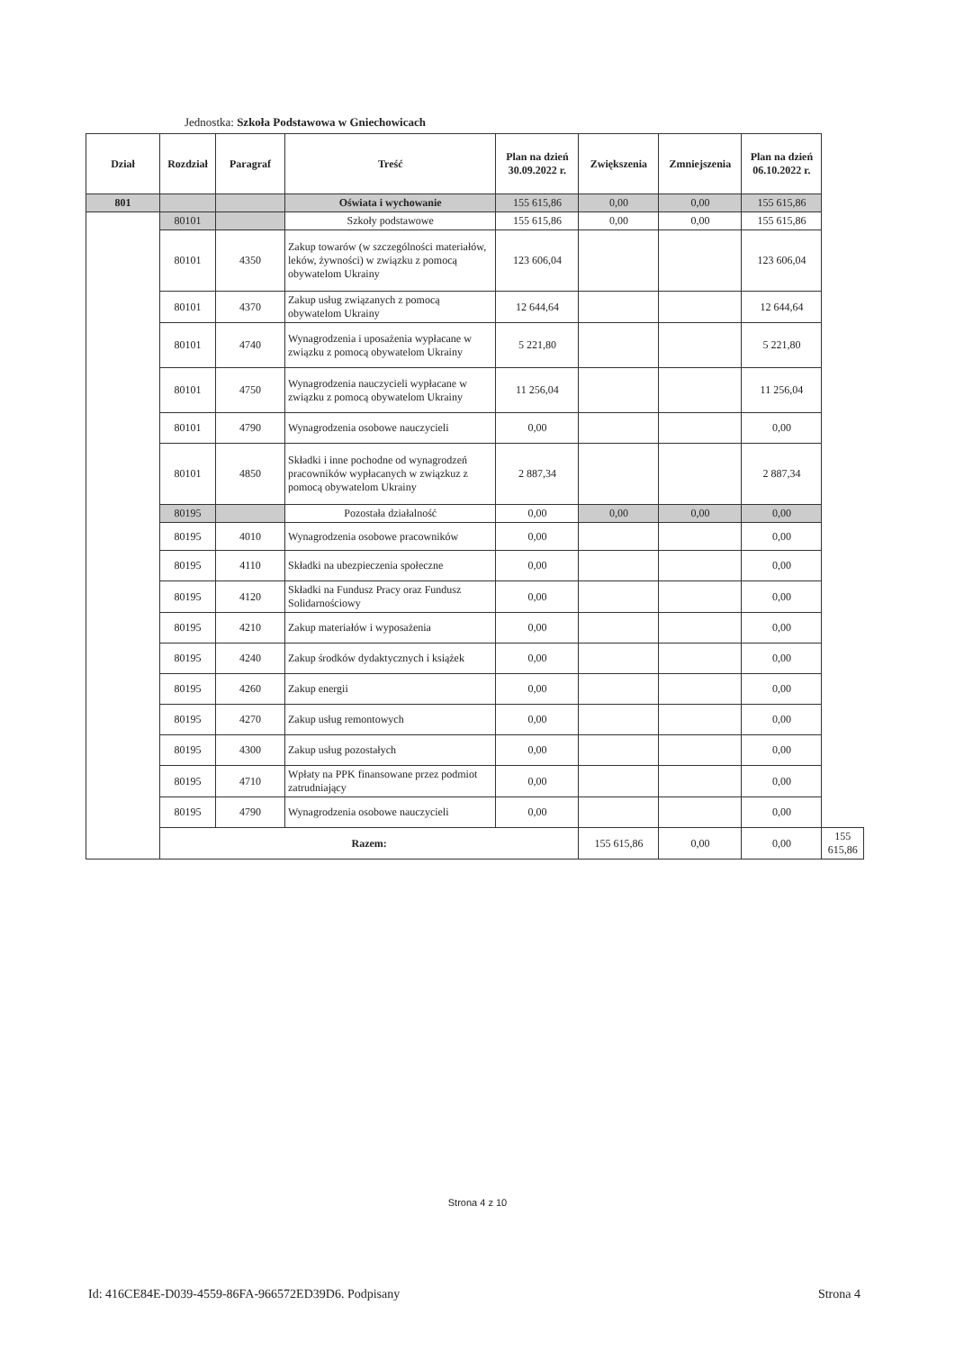Jednostka: Szkoła Podstawowa w Gniechowicach
| Dział | Rozdział | Paragraf | Treść | Plan na dzień 30.09.2022 r. | Zwiększenia | Zmniejszenia | Plan na dzień 06.10.2022 r. | |
| --- | --- | --- | --- | --- | --- | --- | --- | --- |
| 801 | | | Oświata i wychowanie | 155 615,86 | 0,00 | 0,00 | 155 615,86 | |
| | 80101 | | Szkoły podstawowe | 155 615,86 | 0,00 | 0,00 | 155 615,86 | |
| | 80101 | 4350 | Zakup towarów (w szczególności materiałów, leków, żywności) w związku z pomocą obywatelom Ukrainy | 123 606,04 | | | 123 606,04 | |
| | 80101 | 4370 | Zakup usług związanych z pomocą obywatelom Ukrainy | 12 644,64 | | | 12 644,64 | |
| | 80101 | 4740 | Wynagrodzenia i uposażenia wypłacane w związku z pomocą obywatelom Ukrainy | 5 221,80 | | | 5 221,80 | |
| | 80101 | 4750 | Wynagrodzenia nauczycieli wypłacane w związku z pomocą obywatelom Ukrainy | 11 256,04 | | | 11 256,04 | |
| | 80101 | 4790 | Wynagrodzenia osobowe nauczycieli | 0,00 | | | 0,00 | |
| | 80101 | 4850 | Składki i inne pochodne od wynagrodzeń pracowników wypłacanych w związkuz z pomocą obywatelom Ukrainy | 2 887,34 | | | 2 887,34 | |
| | 80195 | | Pozostała działalność | 0,00 | 0,00 | 0,00 | 0,00 | |
| | 80195 | 4010 | Wynagrodzenia osobowe pracowników | 0,00 | | | 0,00 | |
| | 80195 | 4110 | Składki na ubezpieczenia społeczne | 0,00 | | | 0,00 | |
| | 80195 | 4120 | Składki na Fundusz Pracy oraz Fundusz Solidarnościowy | 0,00 | | | 0,00 | |
| | 80195 | 4210 | Zakup materiałów i wyposażenia | 0,00 | | | 0,00 | |
| | 80195 | 4240 | Zakup środków dydaktycznych i książek | 0,00 | | | 0,00 | |
| | 80195 | 4260 | Zakup energii | 0,00 | | | 0,00 | |
| | 80195 | 4270 | Zakup usług remontowych | 0,00 | | | 0,00 | |
| | 80195 | 4300 | Zakup usług pozostałych | 0,00 | | | 0,00 | |
| | 80195 | 4710 | Wpłaty na PPK finansowane przez podmiot zatrudniający | 0,00 | | | 0,00 | |
| | 80195 | 4790 | Wynagrodzenia osobowe nauczycieli | 0,00 | | | 0,00 | |
| | Razem: | | | | 155 615,86 | 0,00 | 0,00 | 155 615,86 |
Strona 4 z 10
Id: 416CE84E-D039-4559-86FA-966572ED39D6. Podpisany
Strona 4